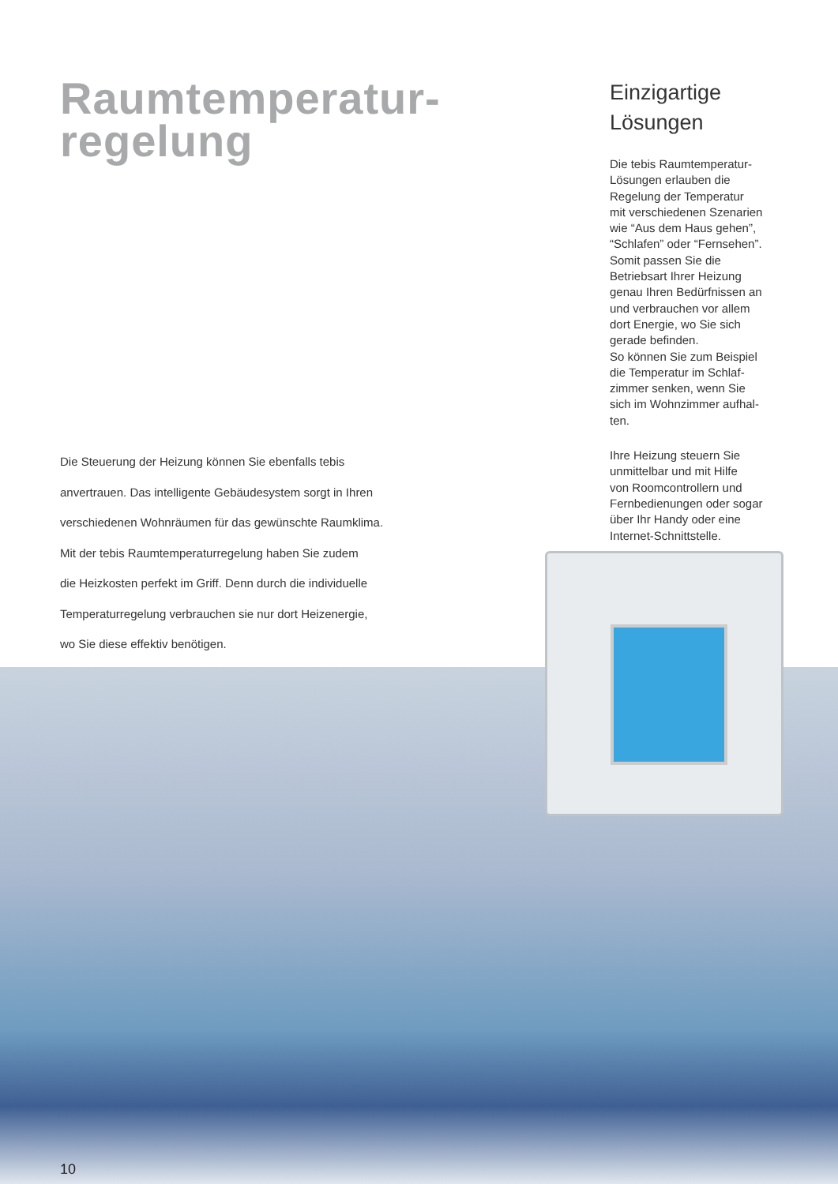Raumtemperatur-
regelung
Die Steuerung der Heizung können Sie ebenfalls tebis
anvertrauen. Das intelligente Gebäudesystem sorgt in Ihren
verschiedenen Wohnräumen für das gewünschte Raumklima.
Mit der tebis Raumtemperaturregelung haben Sie zudem
die Heizkosten perfekt im Griff. Denn durch die individuelle
Temperaturregelung verbrauchen sie nur dort Heizenergie,
wo Sie diese effektiv benötigen.
Einzigartige
Lösungen
Die tebis Raumtemperatur-
Lösungen erlauben die
Regelung der Temperatur
mit verschiedenen Szenarien
wie “Aus dem Haus gehen”,
“Schlafen” oder “Fernsehen”.
Somit passen Sie die
Betriebsart Ihrer Heizung
genau Ihren Bedürfnissen an
und verbrauchen vor allem
dort Energie, wo Sie sich
gerade befinden.
So können Sie zum Beispiel
die Temperatur im Schlaf-
zimmer senken, wenn Sie
sich im Wohnzimmer aufhal-
ten.
Ihre Heizung steuern Sie
unmittelbar und mit Hilfe
von Roomcontrollern und
Fernbedienungen oder sogar
über Ihr Handy oder eine
Internet-Schnittstelle.
10